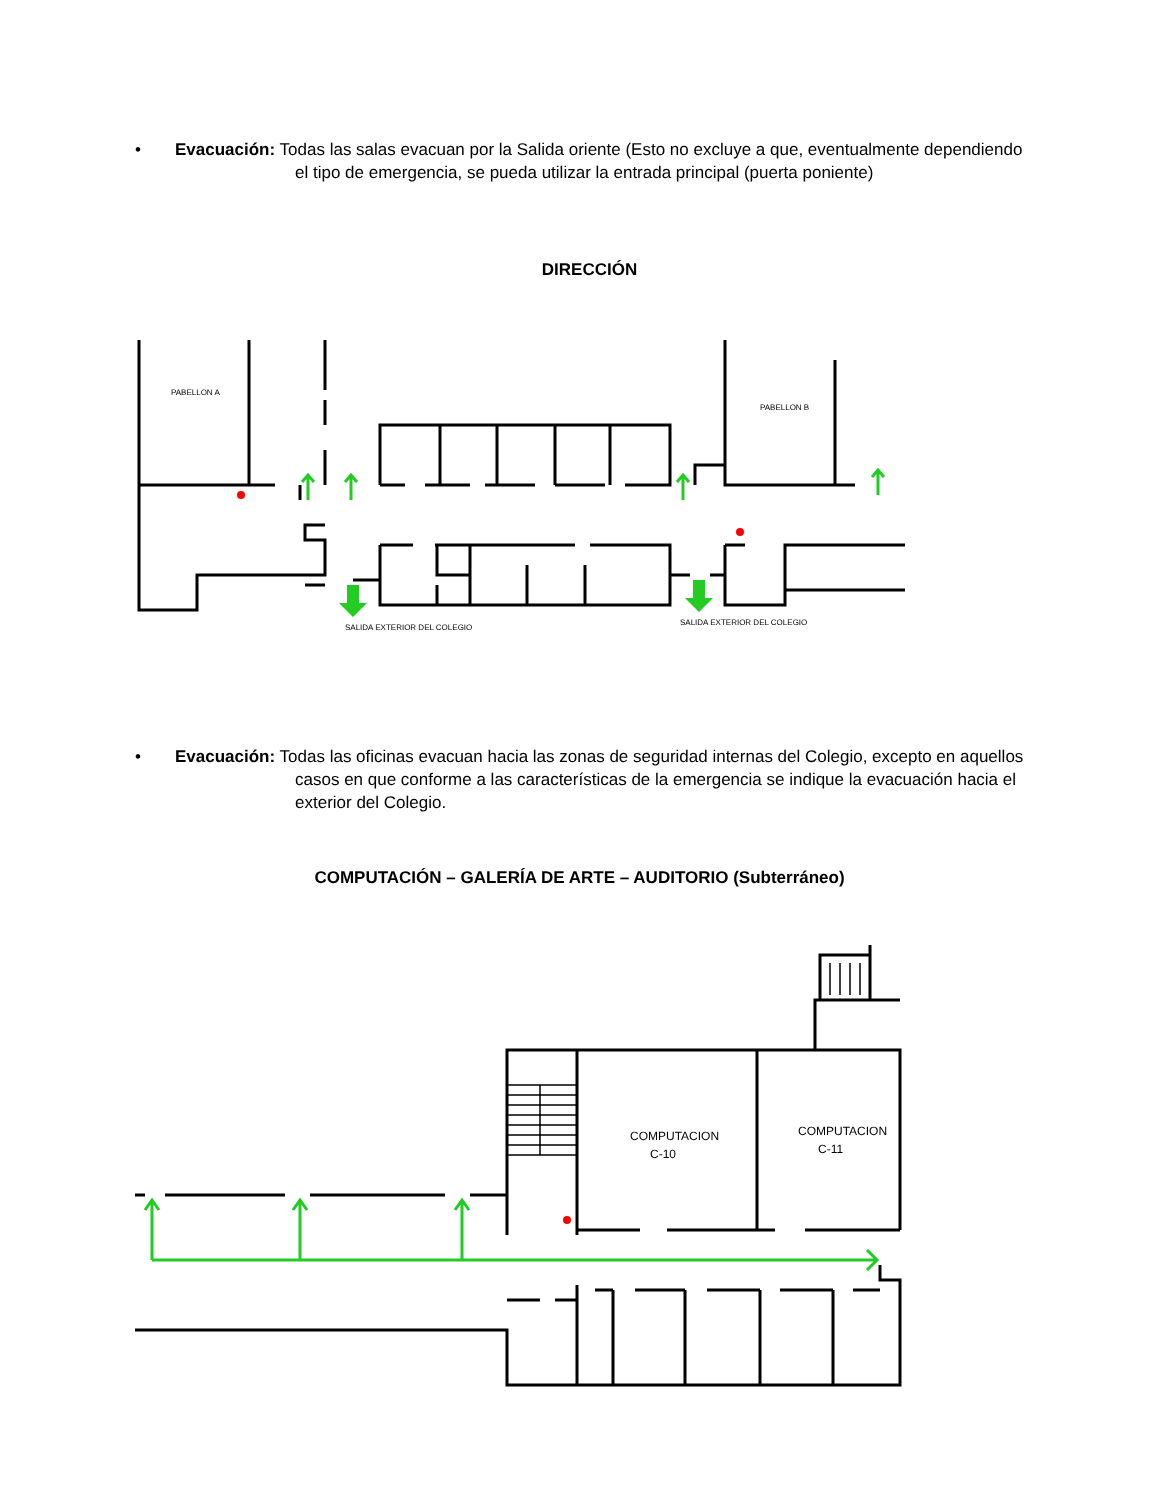•
Evacuación: Todas las salas evacuan por la Salida oriente (Esto no excluye a que, eventualmente dependiendo el tipo de emergencia, se pueda utilizar la entrada principal (puerta poniente)
DIRECCIÓN
PABELLON A
PABELLON B
SALIDA EXTERIOR DEL COLEGIO
SALIDA EXTERIOR DEL COLEGIO
•
Evacuación: Todas las oficinas evacuan hacia las zonas de seguridad internas del Colegio, excepto en aquellos casos en que conforme a las características de la emergencia se indique la evacuación hacia el exterior del Colegio.
COMPUTACIÓN – GALERÍA DE ARTE – AUDITORIO (Subterráneo)
COMPUTACION
C-10
COMPUTACION
C-11